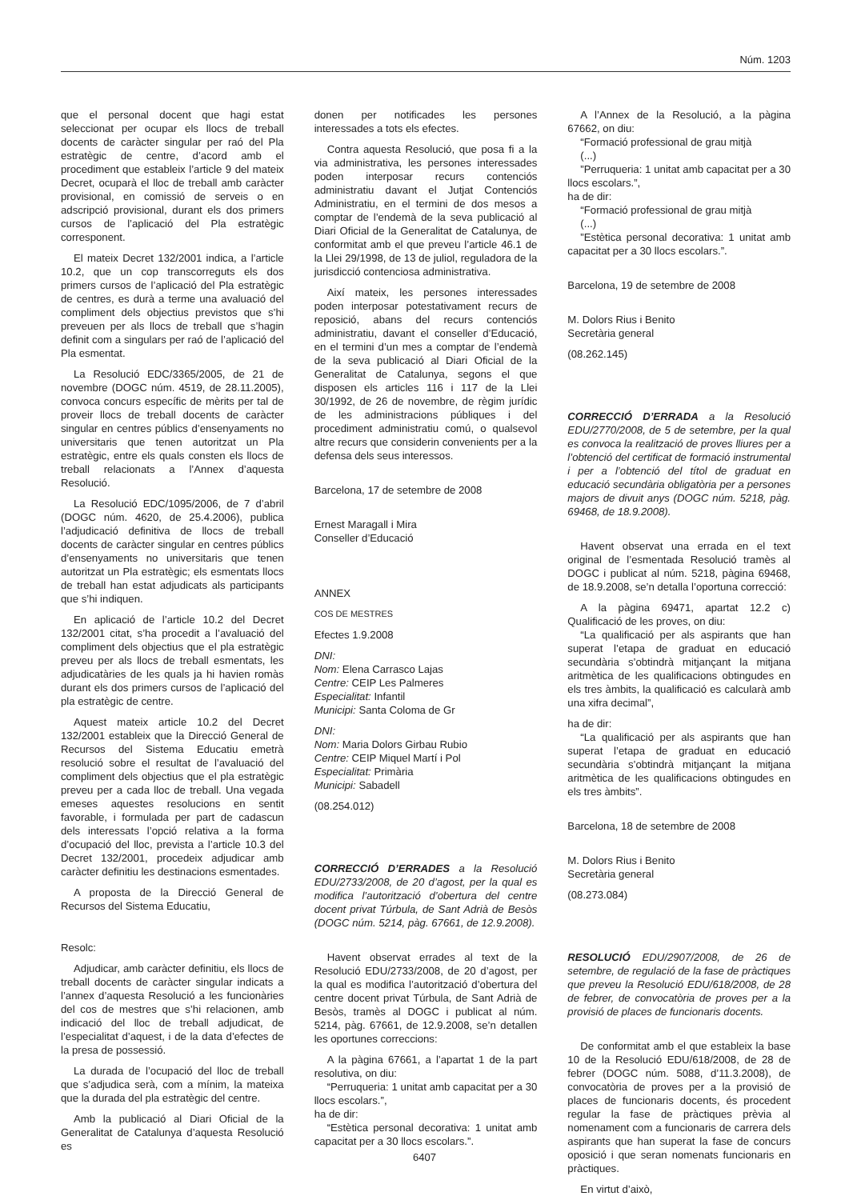Núm. 1203
que el personal docent que hagi estat seleccionat per ocupar els llocs de treball docents de caràcter singular per raó del Pla estratègic de centre, d’acord amb el procediment que estableix l’article 9 del mateix Decret, ocuparà el lloc de treball amb caràcter provisional, en comissió de serveis o en adscripció provisional, durant els dos primers cursos de l’aplicació del Pla estratègic corresponent.
El mateix Decret 132/2001 indica, a l’article 10.2, que un cop transcorreguts els dos primers cursos de l’aplicació del Pla estratègic de centres, es durà a terme una avaluació del compliment dels objectius previstos que s’hi preveuen per als llocs de treball que s’hagin definit com a singulars per raó de l’aplicació del Pla esmentat.
La Resolució EDC/3365/2005, de 21 de novembre (DOGC núm. 4519, de 28.11.2005), convoca concurs específic de mèrits per tal de proveir llocs de treball docents de caràcter singular en centres públics d’ensenyaments no universitaris que tenen autoritzat un Pla estratègic, entre els quals consten els llocs de treball relacionats a l’Annex d’aquesta Resolució.
La Resolució EDC/1095/2006, de 7 d’abril (DOGC núm. 4620, de 25.4.2006), publica l’adjudicació definitiva de llocs de treball docents de caràcter singular en centres públics d’ensenyaments no universitaris que tenen autoritzat un Pla estratègic; els esmentats llocs de treball han estat adjudicats als participants que s’hi indiquen.
En aplicació de l’article 10.2 del Decret 132/2001 citat, s’ha procedit a l’avaluació del compliment dels objectius que el pla estratègic preveu per als llocs de treball esmentats, les adjudicatàries de les quals ja hi havien romàs durant els dos primers cursos de l’aplicació del pla estratègic de centre.
Aquest mateix article 10.2 del Decret 132/2001 estableix que la Direcció General de Recursos del Sistema Educatiu emetrà resolució sobre el resultat de l’avaluació del compliment dels objectius que el pla estratègic preveu per a cada lloc de treball. Una vegada emeses aquestes resolucions en sentit favorable, i formulada per part de cadascun dels interessats l’opció relativa a la forma d’ocupació del lloc, prevista a l’article 10.3 del Decret 132/2001, procedeix adjudicar amb caràcter definitiu les destinacions esmentades.
A proposta de la Direcció General de Recursos del Sistema Educatiu,
Resolc:
Adjudicar, amb caràcter definitiu, els llocs de treball docents de caràcter singular indicats a l’annex d’aquesta Resolució a les funcionàries del cos de mestres que s’hi relacionen, amb indicació del lloc de treball adjudicat, de l’especialitat d’aquest, i de la data d’efectes de la presa de possessió.
La durada de l’ocupació del lloc de treball que s’adjudica serà, com a mínim, la mateixa que la durada del pla estratègic del centre.
Amb la publicació al Diari Oficial de la Generalitat de Catalunya d’aquesta Resolució es
donen per notificades les persones interessades a tots els efectes.
Contra aquesta Resolució, que posa fi a la via administrativa, les persones interessades poden interposar recurs contenciós administratiu davant el Jutjat Contenciós Administratiu, en el termini de dos mesos a comptar de l’endemà de la seva publicació al Diari Oficial de la Generalitat de Catalunya, de conformitat amb el que preveu l’article 46.1 de la Llei 29/1998, de 13 de juliol, reguladora de la jurisdicció contenciosa administrativa.
Així mateix, les persones interessades poden interposar potestativament recurs de reposició, abans del recurs contenciós administratiu, davant el conseller d’Educació, en el termini d’un mes a comptar de l’endemà de la seva publicació al Diari Oficial de la Generalitat de Catalunya, segons el que disposen els articles 116 i 117 de la Llei 30/1992, de 26 de novembre, de règim jurídic de les administracions públiques i del procediment administratiu comú, o qualsevol altre recurs que considerin convenients per a la defensa dels seus interessos.
Barcelona, 17 de setembre de 2008
Ernest Maragall i Mira
Conseller d’Educació
ANNEX
COS DE MESTRES
Efectes 1.9.2008
DNI:
Nom: Elena Carrasco Lajas
Centre: CEIP Les Palmeres
Especialitat: Infantil
Municipi: Santa Coloma de Gr
DNI:
Nom: Maria Dolors Girbau Rubio
Centre: CEIP Miquel Martí i Pol
Especialitat: Primària
Municipi: Sabadell
(08.254.012)
CORRECCIÓ D’ERRADES a la Resolució EDU/2733/2008, de 20 d’agost, per la qual es modifica l’autorització d’obertura del centre docent privat Túrbula, de Sant Adrià de Besòs (DOGC núm. 5214, pàg. 67661, de 12.9.2008).
Havent observat errades al text de la Resolució EDU/2733/2008, de 20 d’agost, per la qual es modifica l’autorització d’obertura del centre docent privat Túrbula, de Sant Adrià de Besòs, tramès al DOGC i publicat al núm. 5214, pàg. 67661, de 12.9.2008, se’n detallen les oportunes correccions:
A la pàgina 67661, a l’apartat 1 de la part resolutiva, on diu:
“Perruqueria: 1 unitat amb capacitat per a 30 llocs escolars.”,
ha de dir:
“Estètica personal decorativa: 1 unitat amb capacitat per a 30 llocs escolars.”.
A l’Annex de la Resolució, a la pàgina 67662, on diu:
“Formació professional de grau mitjà
(...)
”Perruqueria: 1 unitat amb capacitat per a 30 llocs escolars.”,
ha de dir:
“Formació professional de grau mitjà
(...)
”Estètica personal decorativa: 1 unitat amb capacitat per a 30 llocs escolars.”.
Barcelona, 19 de setembre de 2008
M. Dolors Rius i Benito
Secretària general
(08.262.145)
CORRECCIÓ D’ERRADA a la Resolució EDU/2770/2008, de 5 de setembre, per la qual es convoca la realització de proves lliures per a l’obtenció del certificat de formació instrumental i per a l’obtenció del títol de graduat en educació secundària obligatòria per a persones majors de divuit anys (DOGC núm. 5218, pàg. 69468, de 18.9.2008).
Havent observat una errada en el text original de l’esmentada Resolució tramès al DOGC i publicat al núm. 5218, pàgina 69468, de 18.9.2008, se’n detalla l’oportuna correcció:
A la pàgina 69471, apartat 12.2 c) Qualificació de les proves, on diu:
“La qualificació per als aspirants que han superat l’etapa de graduat en educació secundària s’obtindrà mitjançant la mitjana aritmètica de les qualificacions obtingudes en els tres àmbits, la qualificació es calcularà amb una xifra decimal”,
ha de dir:
“La qualificació per als aspirants que han superat l’etapa de graduat en educació secundària s’obtindrà mitjançant la mitjana aritmètica de les qualificacions obtingudes en els tres àmbits”.
Barcelona, 18 de setembre de 2008
M. Dolors Rius i Benito
Secretària general
(08.273.084)
RESOLUCIÓ EDU/2907/2008, de 26 de setembre, de regulació de la fase de pràctiques que preveu la Resolució EDU/618/2008, de 28 de febrer, de convocatòria de proves per a la provisió de places de funcionaris docents.
De conformitat amb el que estableix la base 10 de la Resolució EDU/618/2008, de 28 de febrer (DOGC núm. 5088, d’11.3.2008), de convocatòria de proves per a la provisió de places de funcionaris docents, és procedent regular la fase de pràctiques prèvia al nomenament com a funcionaris de carrera dels aspirants que han superat la fase de concurs oposició i que seran nomenats funcionaris en pràctiques.
En virtut d’això,
6407